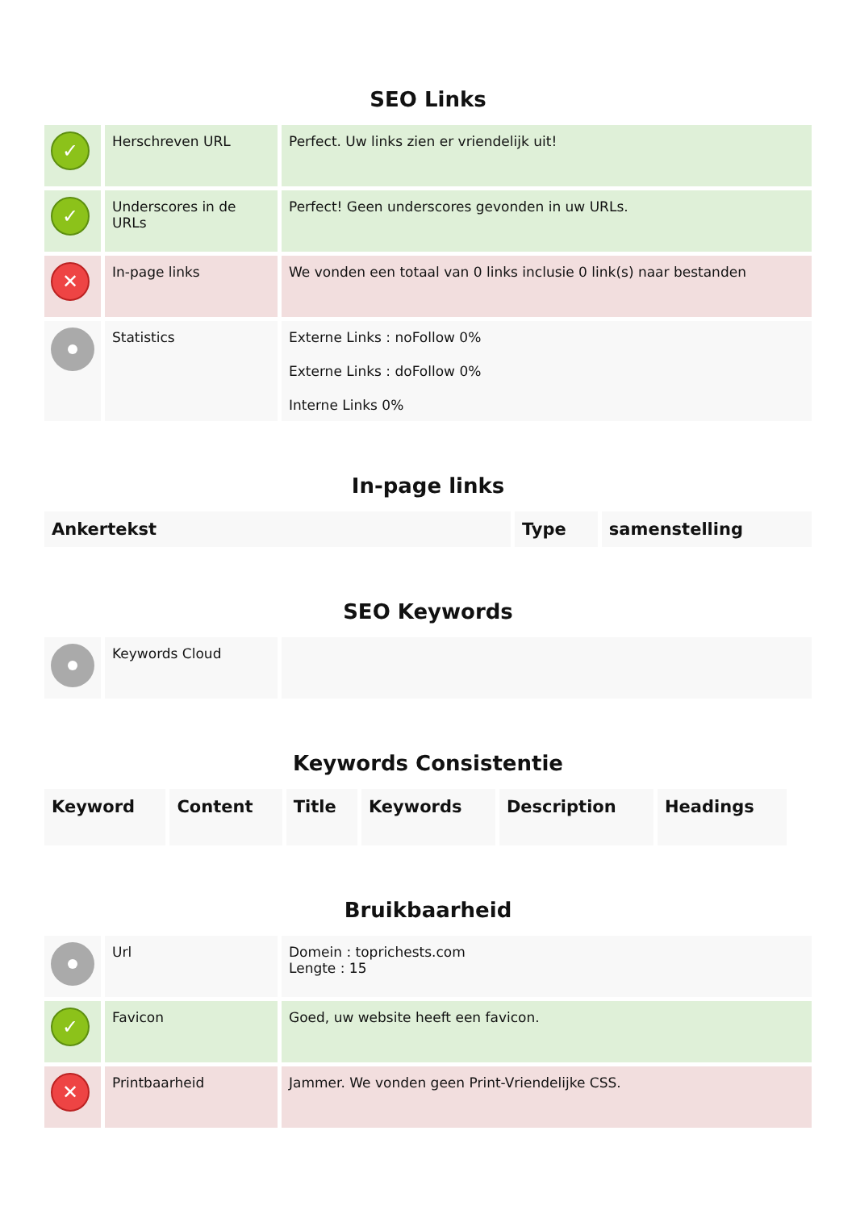SEO Links
| ✓ | Herschreven URL | Perfect. Uw links zien er vriendelijk uit! |
| ✓ | Underscores in de URLs | Perfect! Geen underscores gevonden in uw URLs. |
| ✕ | In-page links | We vonden een totaal van 0 links inclusie 0 link(s) naar bestanden |
| | Statistics | Externe Links : noFollow 0% Externe Links : doFollow 0% Interne Links 0% |
In-page links
| Ankertekst | Type | samenstelling |
| --- | --- | --- |
SEO Keywords
| | Keywords Cloud | |
Keywords Consistentie
| Keyword | Content | Title | Keywords | Description | Headings |
| --- | --- | --- | --- | --- | --- |
Bruikbaarheid
| | Url | Domein : toprichests.com Lengte : 15 |
| ✓ | Favicon | Goed, uw website heeft een favicon. |
| ✕ | Printbaarheid | Jammer. We vonden geen Print-Vriendelijke CSS. |